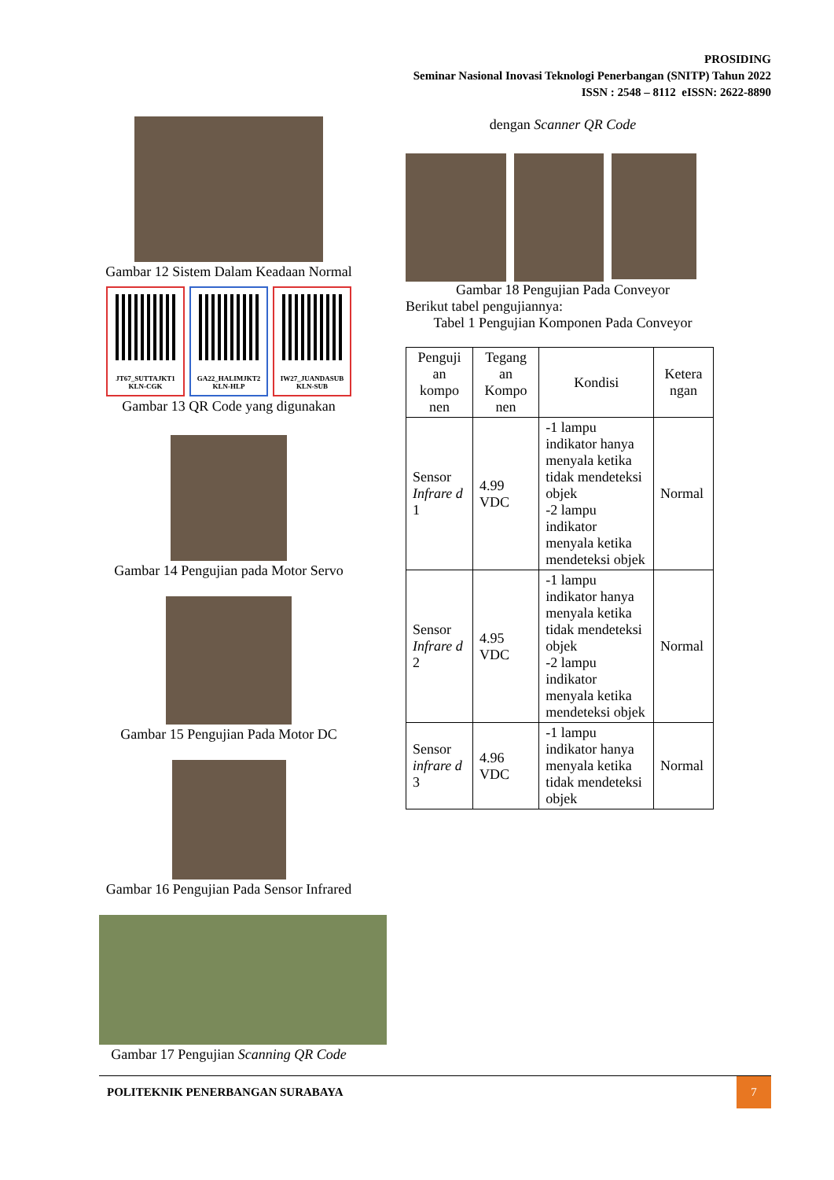PROSIDING
Seminar Nasional Inovasi Teknologi Penerbangan (SNITP) Tahun 2022
ISSN : 2548 – 8112 eISSN: 2622-8890
Gambar 12 Sistem Dalam Keadaan Normal
JT67_SUTTAJKT1
KLN-CGK
GA22_HALIMJKT2
KLN-HLP
IW27_JUANDASUB
KLN-SUB
Gambar 13 QR Code yang digunakan
Gambar 14 Pengujian pada Motor Servo
Gambar 15 Pengujian Pada Motor DC
Gambar 16 Pengujian Pada Sensor Infrared
Gambar 17 Pengujian Scanning QR Code
dengan Scanner QR Code
Gambar 18 Pengujian Pada Conveyor
Berikut tabel pengujiannya:
Tabel 1 Pengujian Komponen Pada Conveyor
| Penguji an kompo nen | Tegang an Kompo nen | Kondisi | Ketera ngan |
| --- | --- | --- | --- |
| Sensor Infrare d 1 | 4.99 VDC | -1 lampu indikator hanya menyala ketika tidak mendeteksi objek -2 lampu indikator menyala ketika mendeteksi objek | Normal |
| Sensor Infrare d 2 | 4.95 VDC | -1 lampu indikator hanya menyala ketika tidak mendeteksi objek -2 lampu indikator menyala ketika mendeteksi objek | Normal |
| Sensor infrare d 3 | 4.96 VDC | -1 lampu indikator hanya menyala ketika tidak mendeteksi objek | Normal |
POLITEKNIK PENERBANGAN SURABAYA 7